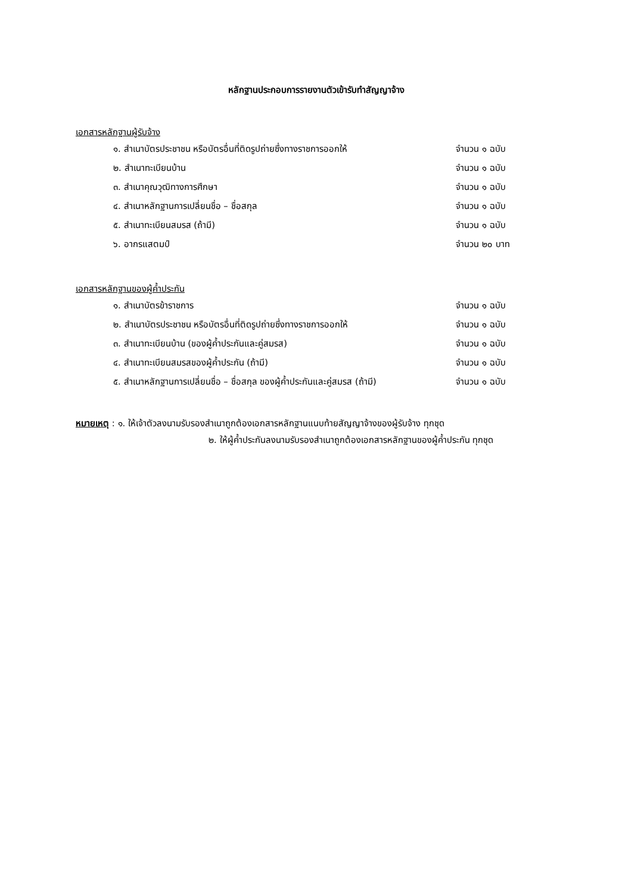หลักฐานประกอบการรายงานตัวเข้ารับทำสัญญาจ้าง
เอกสารหลักฐานผู้รับจ้าง
| ๑. สำเนาบัตรประชาชน หรือบัตรอื่นที่ติดรูปถ่ายซึ่งทางราชการออกให้ | จำนวน ๑ ฉบับ |
| ๒. สำเนาทะเบียนบ้าน | จำนวน ๑ ฉบับ |
| ๓. สำเนาคุณวุฒิทางการศึกษา | จำนวน ๑ ฉบับ |
| ๔. สำเนาหลักฐานการเปลี่ยนชื่อ – ชื่อสกุล | จำนวน ๑ ฉบับ |
| ๕. สำเนาทะเบียนสมรส (ถ้ามี) | จำนวน ๑ ฉบับ |
| ๖. อากรแสตมป์ | จำนวน ๒๐ บาท |
เอกสารหลักฐานของผู้ค้ำประกัน
| ๑. สำเนาบัตรข้าราชการ | จำนวน ๑ ฉบับ |
| ๒. สำเนาบัตรประชาชน หรือบัตรอื่นที่ติดรูปถ่ายซึ่งทางราชการออกให้ | จำนวน ๑ ฉบับ |
| ๓. สำเนาทะเบียนบ้าน (ของผู้ค้ำประกันและคู่สมรส) | จำนวน ๑ ฉบับ |
| ๔. สำเนาทะเบียนสมรสของผู้ค้ำประกัน (ถ้ามี) | จำนวน ๑ ฉบับ |
| ๕. สำเนาหลักฐานการเปลี่ยนชื่อ – ชื่อสกุล ของผู้ค้ำประกันและคู่สมรส (ถ้ามี) | จำนวน ๑ ฉบับ |
หมายเหตุ : ๑. ให้เจ้าตัวลงนามรับรองสำเนาถูกต้องเอกสารหลักฐานแนบท้ายสัญญาจ้างของผู้รับจ้าง ทุกชุด
๒. ให้ผู้ค้ำประกันลงนามรับรองสำเนาถูกต้องเอกสารหลักฐานของผู้ค้ำประกัน ทุกชุด